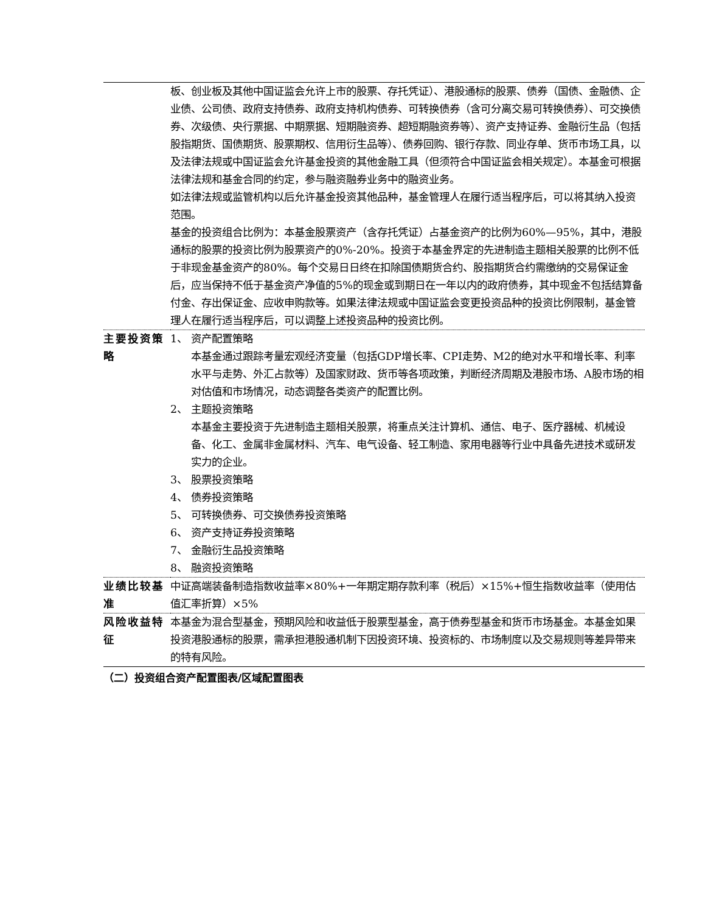| | 板、创业板及其他中国证监会允许上市的股票、存托凭证）、港股通标的股票、债券（国债、金融债、企业债、公司债、政府支持债券、政府支持机构债券、可转换债券（含可分离交易可转换债券）、可交换债券、次级债、央行票据、中期票据、短期融资券、超短期融资券等）、资产支持证券、金融衍生品（包括股指期货、国债期货、股票期权、信用衍生品等）、债券回购、银行存款、同业存单、货币市场工具，以及法律法规或中国证监会允许基金投资的其他金融工具（但须符合中国证监会相关规定）。本基金可根据法律法规和基金合同的约定，参与融资融券业务中的融资业务。 如法律法规或监管机构以后允许基金投资其他品种，基金管理人在履行适当程序后，可以将其纳入投资范围。 基金的投资组合比例为：本基金股票资产（含存托凭证）占基金资产的比例为60%—95%，其中，港股通标的股票的投资比例为股票资产的0%-20%。投资于本基金界定的先进制造主题相关股票的比例不低于非现金基金资产的80%。每个交易日日终在扣除国债期货合约、股指期货合约需缴纳的交易保证金后，应当保持不低于基金资产净值的5%的现金或到期日在一年以内的政府债券，其中现金不包括结算备付金、存出保证金、应收申购款等。如果法律法规或中国证监会变更投资品种的投资比例限制，基金管理人在履行适当程序后，可以调整上述投资品种的投资比例。 |
| 主要投资策略 | 1、 资产配置策略 本基金通过跟踪考量宏观经济变量（包括GDP增长率、CPI走势、M2的绝对水平和增长率、利率水平与走势、外汇占款等）及国家财政、货币等各项政策，判断经济周期及港股市场、A股市场的相对估值和市场情况，动态调整各类资产的配置比例。 2、 主题投资策略 本基金主要投资于先进制造主题相关股票，将重点关注计算机、通信、电子、医疗器械、机械设备、化工、金属非金属材料、汽车、电气设备、轻工制造、家用电器等行业中具备先进技术或研发实力的企业。 3、 股票投资策略 4、 债券投资策略 5、 可转换债券、可交换债券投资策略 6、 资产支持证券投资策略 7、 金融衍生品投资策略 8、 融资投资策略 |
| 业绩比较基准 | 中证高端装备制造指数收益率×80%+一年期定期存款利率（税后）×15%+恒生指数收益率（使用估值汇率折算）×5% |
| 风险收益特征 | 本基金为混合型基金，预期风险和收益低于股票型基金，高于债券型基金和货币市场基金。本基金如果投资港股通标的股票，需承担港股通机制下因投资环境、投资标的、市场制度以及交易规则等差异带来的特有风险。 |
（二）投资组合资产配置图表/区域配置图表